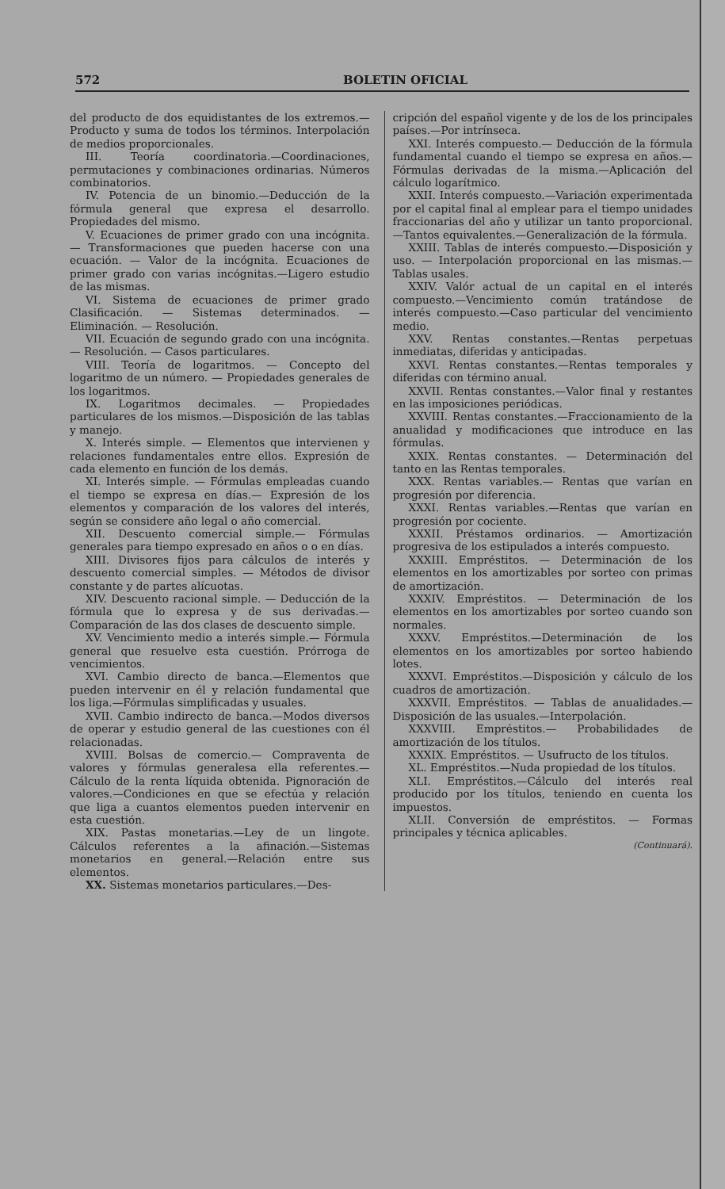572 BOLETIN OFICIAL
del producto de dos equidistantes de los extremos.—Producto y suma de todos los términos. Interpolación de medios proporcionales.
III. Teoría coordinatoria.—Coordinaciones, permutaciones y combinaciones ordinarias. Números combinatorios.
IV. Potencia de un binomio.—Deducción de la fórmula general que expresa el desarrollo. Propiedades del mismo.
V. Ecuaciones de primer grado con una incógnita. — Transformaciones que pueden hacerse con una ecuación. — Valor de la incógnita. Ecuaciones de primer grado con varias incógnitas.—Ligero estudio de las mismas.
VI. Sistema de ecuaciones de primer grado Clasificación. — Sistemas determinados. — Eliminación. — Resolución.
VII. Ecuación de segundo grado con una incógnita. — Resolución. — Casos particulares.
VIII. Teoría de logaritmos. — Concepto del logaritmo de un número. — Propiedades generales de los logaritmos.
IX. Logaritmos decimales. — Propiedades particulares de los mismos.—Disposición de las tablas y manejo.
X. Interés simple. — Elementos que intervienen y relaciones fundamentales entre ellos. Expresión de cada elemento en función de los demás.
XI. Interés simple. — Fórmulas empleadas cuando el tiempo se expresa en días.— Expresión de los elementos y comparación de los valores del interés, según se considere año legal o año comercial.
XII. Descuento comercial simple.— Fórmulas generales para tiempo expresado en años o o en días.
XIII. Divisores fijos para cálculos de interés y descuento comercial simples. — Métodos de divisor constante y de partes alícuotas.
XIV. Descuento racional simple. — Deducción de la fórmula que lo expresa y de sus derivadas.—Comparación de las dos clases de descuento simple.
XV. Vencimiento medio a interés simple.— Fórmula general que resuelve esta cuestión. Prórroga de vencimientos.
XVI. Cambio directo de banca.—Elementos que pueden intervenir en él y relación fundamental que los liga.—Fórmulas simplificadas y usuales.
XVII. Cambio indirecto de banca.—Modos diversos de operar y estudio general de las cuestiones con él relacionadas.
XVIII. Bolsas de comercio.— Compraventa de valores y fórmulas generalesa ella referentes.—Cálculo de la renta líquida obtenida. Pignoración de valores.—Condiciones en que se efectúa y relación que liga a cuantos elementos pueden intervenir en esta cuestión.
XIX. Pastas monetarias.—Ley de un lingote. Cálculos referentes a la afinación.—Sistemas monetarios en general.—Relación entre sus elementos.
XX. Sistemas monetarios particulares.—Des-
cripción del español vigente y de los de los principales países.—Por intrínseca.
XXI. Interés compuesto.— Deducción de la fórmula fundamental cuando el tiempo se expresa en años.—Fórmulas derivadas de la misma.—Aplicación del cálculo logarítmico.
XXII. Interés compuesto.—Variación experimentada por el capital final al emplear para el tiempo unidades fraccionarias del año y utilizar un tanto proporcional.—Tantos equivalentes.—Generalización de la fórmula.
XXIII. Tablas de interés compuesto.—Disposición y uso. — Interpolación proporcional en las mismas.—Tablas usales.
XXIV. Valór actual de un capital en el interés compuesto.—Vencimiento común tratándose de interés compuesto.—Caso particular del vencimiento medio.
XXV. Rentas constantes.—Rentas perpetuas inmediatas, diferidas y anticipadas.
XXVI. Rentas constantes.—Rentas temporales y diferidas con término anual.
XXVII. Rentas constantes.—Valor final y restantes en las imposiciones periódicas.
XXVIII. Rentas constantes.—Fraccionamiento de la anualidad y modificaciones que introduce en las fórmulas.
XXIX. Rentas constantes. — Determinación del tanto en las Rentas temporales.
XXX. Rentas variables.— Rentas que varían en progresión por diferencia.
XXXI. Rentas variables.—Rentas que varían en progresión por cociente.
XXXII. Préstamos ordinarios. — Amortización progresiva de los estipulados a interés compuesto.
XXXIII. Empréstitos. — Determinación de los elementos en los amortizables por sorteo con primas de amortización.
XXXIV. Empréstitos. — Determinación de los elementos en los amortizables por sorteo cuando son normales.
XXXV. Empréstitos.—Determinación de los elementos en los amortizables por sorteo habiendo lotes.
XXXVI. Empréstitos.—Disposición y cálculo de los cuadros de amortización.
XXXVII. Empréstitos. — Tablas de anualidades.—Disposición de las usuales.—Interpolación.
XXXVIII. Empréstitos.— Probabilidades de amortización de los títulos.
XXXIX. Empréstitos. — Usufructo de los títulos.
XL. Empréstitos.—Nuda propiedad de los títulos.
XLI. Empréstitos.—Cálculo del interés real producido por los títulos, teniendo en cuenta los impuestos.
XLII. Conversión de empréstitos. — Formas principales y técnica aplicables.
(Continuará).